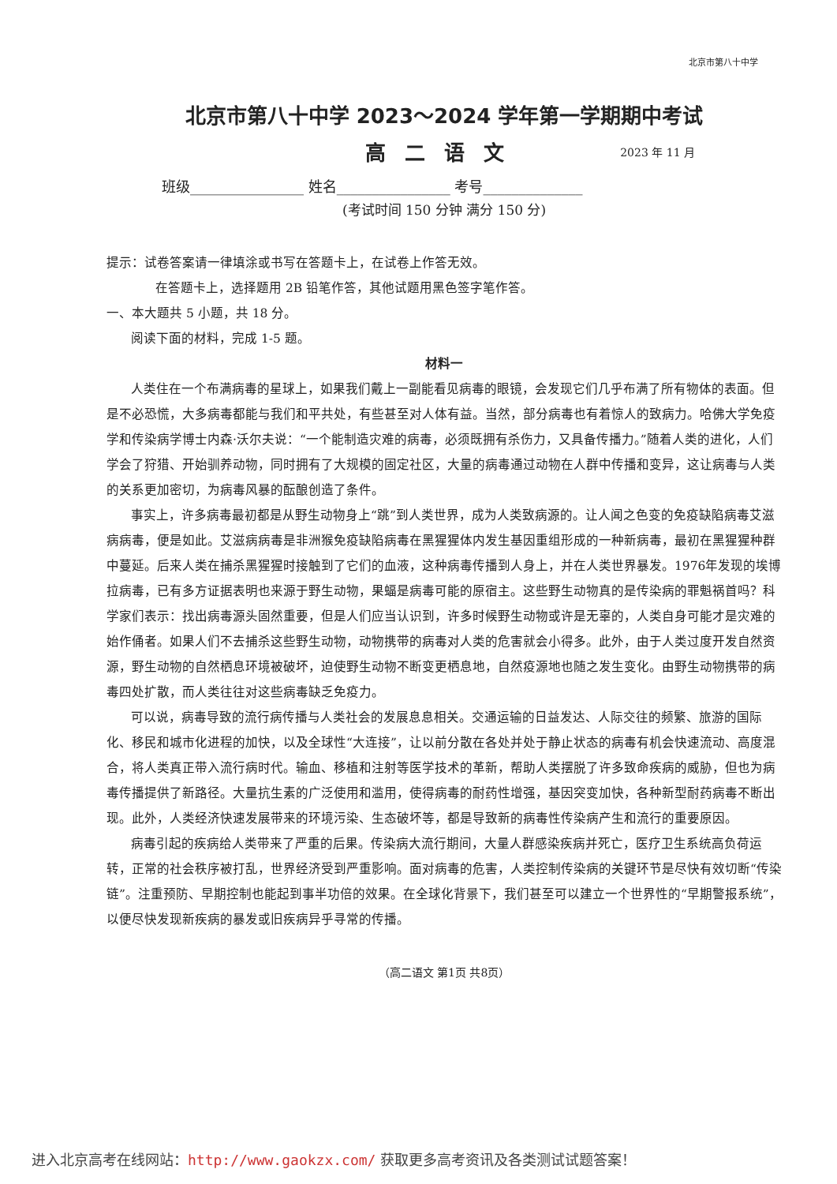北京市第八十中学
北京市第八十中学 2023～2024 学年第一学期期中考试
高二语文
2023 年 11 月
班级________________ 姓名________________ 考号______________
(考试时间 150 分钟 满分 150 分)
提示：试卷答案请一律填涂或书写在答题卡上，在试卷上作答无效。
在答题卡上，选择题用 2B 铅笔作答，其他试题用黑色签字笔作答。
一、本大题共 5 小题，共 18 分。
阅读下面的材料，完成 1-5 题。
材料一
人类住在一个布满病毒的星球上，如果我们戴上一副能看见病毒的眼镜，会发现它们几乎布满了所有物体的表面。但是不必恐慌，大多病毒都能与我们和平共处，有些甚至对人体有益。当然，部分病毒也有着惊人的致病力。哈佛大学免疫学和传染病学博士内森·沃尔夫说：“一个能制造灾难的病毒，必须既拥有杀伤力，又具备传播力。”随着人类的进化，人们学会了狩猎、开始驯养动物，同时拥有了大规模的固定社区，大量的病毒通过动物在人群中传播和变异，这让病毒与人类的关系更加密切，为病毒风暴的酝酿创造了条件。
事实上，许多病毒最初都是从野生动物身上“跳”到人类世界，成为人类致病源的。让人闻之色变的免疫缺陷病毒艾滋病病毒，便是如此。艾滋病病毒是非洲猴免疫缺陷病毒在黑猩猩体内发生基因重组形成的一种新病毒，最初在黑猩猩种群中蔓延。后来人类在捕杀黑猩猩时接触到了它们的血液，这种病毒传播到人身上，并在人类世界暴发。1976年发现的埃博拉病毒，已有多方证据表明也来源于野生动物，果蝠是病毒可能的原宿主。这些野生动物真的是传染病的罪魁祸首吗？科学家们表示：找出病毒源头固然重要，但是人们应当认识到，许多时候野生动物或许是无辜的，人类自身可能才是灾难的始作俑者。如果人们不去捕杀这些野生动物，动物携带的病毒对人类的危害就会小得多。此外，由于人类过度开发自然资源，野生动物的自然栖息环境被破坏，迫使野生动物不断变更栖息地，自然疫源地也随之发生变化。由野生动物携带的病毒四处扩散，而人类往往对这些病毒缺乏免疫力。
可以说，病毒导致的流行病传播与人类社会的发展息息相关。交通运输的日益发达、人际交往的频繁、旅游的国际化、移民和城市化进程的加快，以及全球性“大连接”，让以前分散在各处并处于静止状态的病毒有机会快速流动、高度混合，将人类真正带入流行病时代。输血、移植和注射等医学技术的革新，帮助人类摆脱了许多致命疾病的威胁，但也为病毒传播提供了新路径。大量抗生素的广泛使用和滥用，使得病毒的耐药性增强，基因突变加快，各种新型耐药病毒不断出现。此外，人类经济快速发展带来的环境污染、生态破坏等，都是导致新的病毒性传染病产生和流行的重要原因。
病毒引起的疾病给人类带来了严重的后果。传染病大流行期间，大量人群感染疾病并死亡，医疗卫生系统高负荷运转，正常的社会秩序被打乱，世界经济受到严重影响。面对病毒的危害，人类控制传染病的关键环节是尽快有效切断“传染链”。注重预防、早期控制也能起到事半功倍的效果。在全球化背景下，我们甚至可以建立一个世界性的“早期警报系统”，以便尽快发现新疾病的暴发或旧疾病异乎寻常的传播。
（高二语文 第1页 共8页）
进入北京高考在线网站：http://www.gaokzx.com/ 获取更多高考资讯及各类测试试题答案！